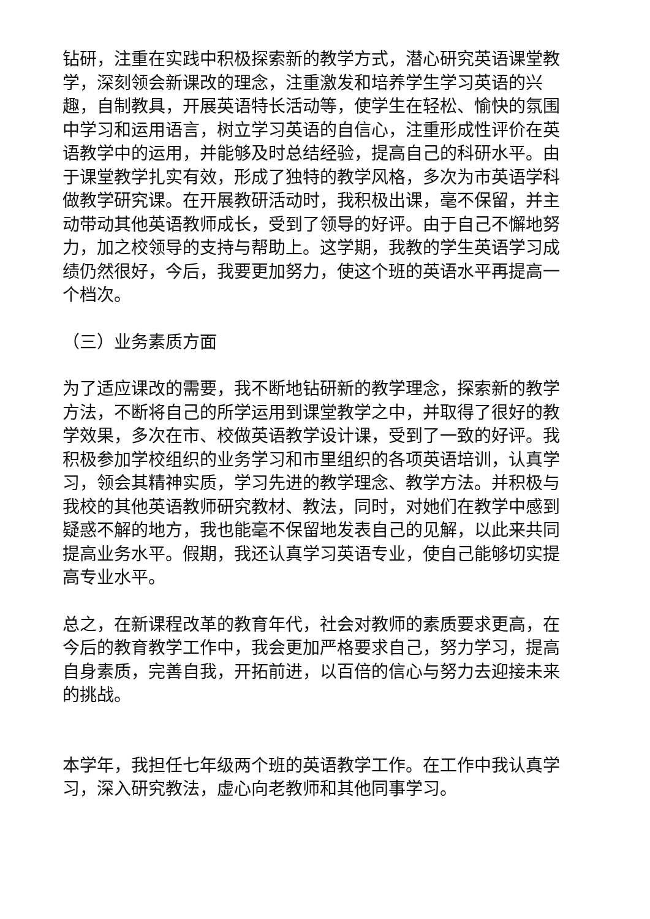钻研，注重在实践中积极探索新的教学方式，潜心研究英语课堂教学，深刻领会新课改的理念，注重激发和培养学生学习英语的兴趣，自制教具，开展英语特长活动等，使学生在轻松、愉快的氛围中学习和运用语言，树立学习英语的自信心，注重形成性评价在英语教学中的运用，并能够及时总结经验，提高自己的科研水平。由于课堂教学扎实有效，形成了独特的教学风格，多次为市英语学科做教学研究课。在开展教研活动时，我积极出课，毫不保留，并主动带动其他英语教师成长，受到了领导的好评。由于自己不懈地努力，加之校领导的支持与帮助上。这学期，我教的学生英语学习成绩仍然很好，今后，我要更加努力，使这个班的英语水平再提高一个档次。
（三）业务素质方面
为了适应课改的需要，我不断地钻研新的教学理念，探索新的教学方法，不断将自己的所学运用到课堂教学之中，并取得了很好的教学效果，多次在市、校做英语教学设计课，受到了一致的好评。我积极参加学校组织的业务学习和市里组织的各项英语培训，认真学习，领会其精神实质，学习先进的教学理念、教学方法。并积极与我校的其他英语教师研究教材、教法，同时，对她们在教学中感到疑惑不解的地方，我也能毫不保留地发表自己的见解，以此来共同提高业务水平。假期，我还认真学习英语专业，使自己能够切实提高专业水平。
总之，在新课程改革的教育年代，社会对教师的素质要求更高，在今后的教育教学工作中，我会更加严格要求自己，努力学习，提高自身素质，完善自我，开拓前进，以百倍的信心与努力去迎接未来的挑战。
本学年，我担任七年级两个班的英语教学工作。在工作中我认真学习，深入研究教法，虚心向老教师和其他同事学习。